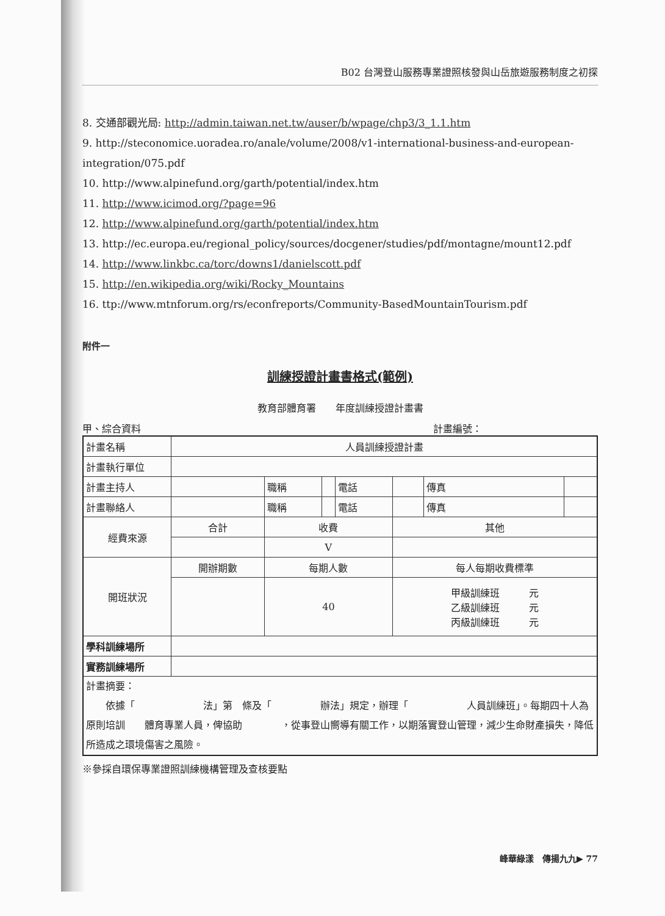B02 台灣登山服務專業證照核發與山岳旅遊服務制度之初探
8. 交通部觀光局: http://admin.taiwan.net.tw/auser/b/wpage/chp3/3_1.1.htm
9. http://steconomice.uoradea.ro/anale/volume/2008/v1-international-business-and-european-integration/075.pdf
10. http://www.alpinefund.org/garth/potential/index.htm
11. http://www.icimod.org/?page=96
12. http://www.alpinefund.org/garth/potential/index.htm
13. http://ec.europa.eu/regional_policy/sources/docgener/studies/pdf/montagne/mount12.pdf
14. http://www.linkbc.ca/torc/downs1/danielscott.pdf
15. http://en.wikipedia.org/wiki/Rocky_Mountains
16. ttp://www.mtnforum.org/rs/econfreports/Community-BasedMountainTourism.pdf
附件一
訓練授證計畫書格式(範例)
教育部體育署　　年度訓練授證計畫書
甲、綜合資料 計畫編號：
| 計畫名稱 | 人員訓練授證計畫 | | | | | | |
| 計畫執行單位 | | | | | | | |
| 計畫主持人 | | 職稱 | | 電話 | | 傳真 | |
| 計畫聯絡人 | | 職稱 | | 電話 | | 傳真 | |
| 經費來源 | 合計 | 收費 | | | 其他 | | |
| | | V | | | | | |
| 開班狀況 | 開辦期數 | 每期人數 | | | 每人每期收費標準 | | |
| | | 40 | | | 甲級訓練班 元 乙級訓練班 元 丙級訓練班 元 | | |
| 學科訓練場所 | | | | | | | |
| 實務訓練場所 | | | | | | | |
| 計畫摘要： 依據「 法」第 條及「 辦法」規定，辦理「 人員訓練班」。每期四十人為原則培訓 體育專業人員，俾協助 ，從事登山嚮導有關工作，以期落實登山管理，減少生命財產損失，降低所造成之環境傷害之風險。 | | | | | | | |
※參採自環保專業證照訓練機構管理及查核要點
峰華綠漾　傳揚九九▶ 77